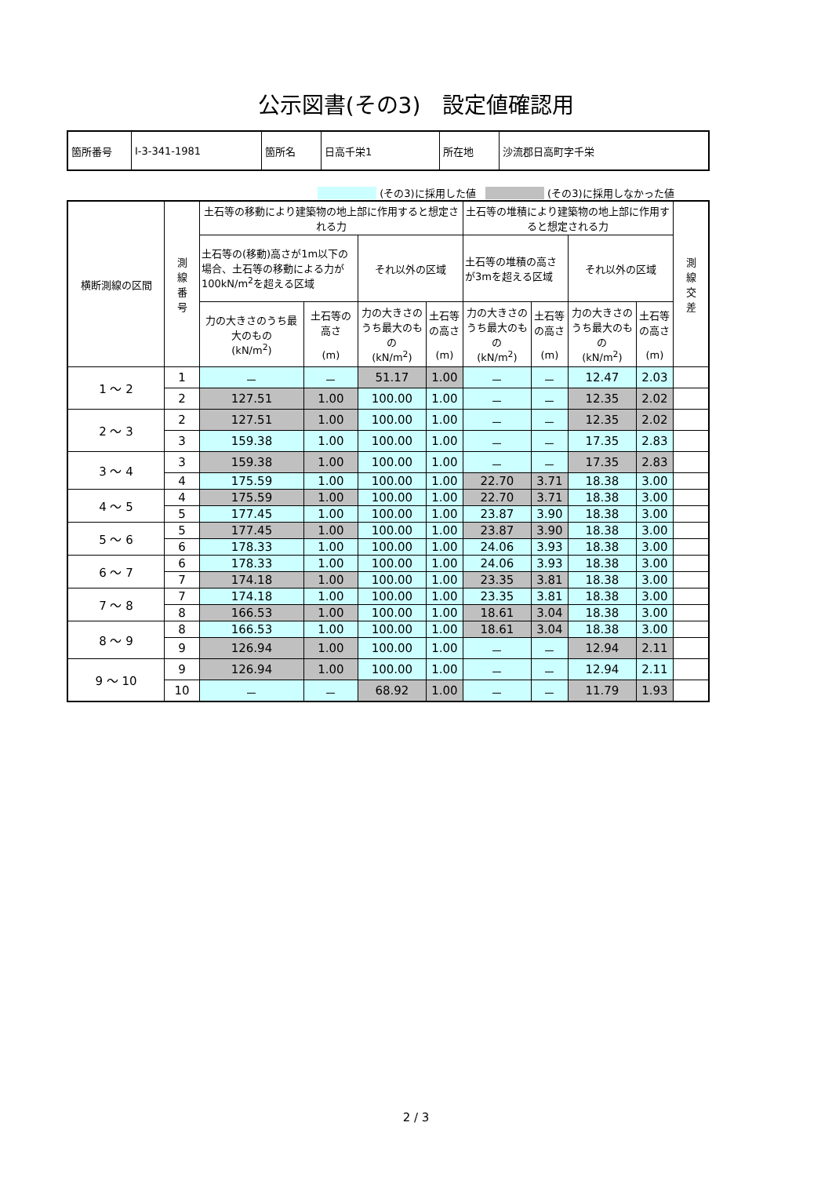公示図書(その3)　設定値確認用
| 箇所番号 | Ⅰ-3-341-1981 | 箇所名 | 日高千栄1 | 所在地 | 沙流郡日高町字千栄 |
(その3)に採用した値 (その3)に採用しなかった値
| 横断測線の区間 | 測 線 番 号 | 土石等の移動により建築物の地上部に作用すると想定される力 | | | | 土石等の堆積により建築物の地上部に作用すると想定される力 | | | | 測 線 交 差 |
| --- | --- | --- | --- | --- | --- | --- | --- | --- | --- | --- |
| | | 土石等の(移動)高さが1m以下の場合、土石等の移動による力が100kN/m<sup>2</sup>を超える区域 | | それ以外の区域 | | 土石等の堆積の高さが3mを超える区域 | | それ以外の区域 | | |
| | | 力の大きさのうち最大のもの (kN/m<sup>2</sup>) | 土石等の高さ (m) | 力の大きさのうち最大のもの (kN/m<sup>2</sup>) | 土石等の高さ (m) | 力の大きさのうち最大のもの (kN/m<sup>2</sup>) | 土石等の高さ (m) | 力の大きさのうち最大のもの (kN/m<sup>2</sup>) | 土石等の高さ (m) | |
| 1 ～ 2 | 1 | － | － | 51.17 | 1.00 | － | － | 12.47 | 2.03 | |
| | 2 | 127.51 | 1.00 | 100.00 | 1.00 | － | － | 12.35 | 2.02 | |
| 2 ～ 3 | 2 | 127.51 | 1.00 | 100.00 | 1.00 | － | － | 12.35 | 2.02 | |
| | 3 | 159.38 | 1.00 | 100.00 | 1.00 | － | － | 17.35 | 2.83 | |
| 3 ～ 4 | 3 | 159.38 | 1.00 | 100.00 | 1.00 | － | － | 17.35 | 2.83 | |
| | 4 | 175.59 | 1.00 | 100.00 | 1.00 | 22.70 | 3.71 | 18.38 | 3.00 | |
| 4 ～ 5 | 4 | 175.59 | 1.00 | 100.00 | 1.00 | 22.70 | 3.71 | 18.38 | 3.00 | |
| | 5 | 177.45 | 1.00 | 100.00 | 1.00 | 23.87 | 3.90 | 18.38 | 3.00 | |
| 5 ～ 6 | 5 | 177.45 | 1.00 | 100.00 | 1.00 | 23.87 | 3.90 | 18.38 | 3.00 | |
| | 6 | 178.33 | 1.00 | 100.00 | 1.00 | 24.06 | 3.93 | 18.38 | 3.00 | |
| 6 ～ 7 | 6 | 178.33 | 1.00 | 100.00 | 1.00 | 24.06 | 3.93 | 18.38 | 3.00 | |
| | 7 | 174.18 | 1.00 | 100.00 | 1.00 | 23.35 | 3.81 | 18.38 | 3.00 | |
| 7 ～ 8 | 7 | 174.18 | 1.00 | 100.00 | 1.00 | 23.35 | 3.81 | 18.38 | 3.00 | |
| | 8 | 166.53 | 1.00 | 100.00 | 1.00 | 18.61 | 3.04 | 18.38 | 3.00 | |
| 8 ～ 9 | 8 | 166.53 | 1.00 | 100.00 | 1.00 | 18.61 | 3.04 | 18.38 | 3.00 | |
| | 9 | 126.94 | 1.00 | 100.00 | 1.00 | － | － | 12.94 | 2.11 | |
| 9 ～ 10 | 9 | 126.94 | 1.00 | 100.00 | 1.00 | － | － | 12.94 | 2.11 | |
| | 10 | － | － | 68.92 | 1.00 | － | － | 11.79 | 1.93 | |
2 / 3